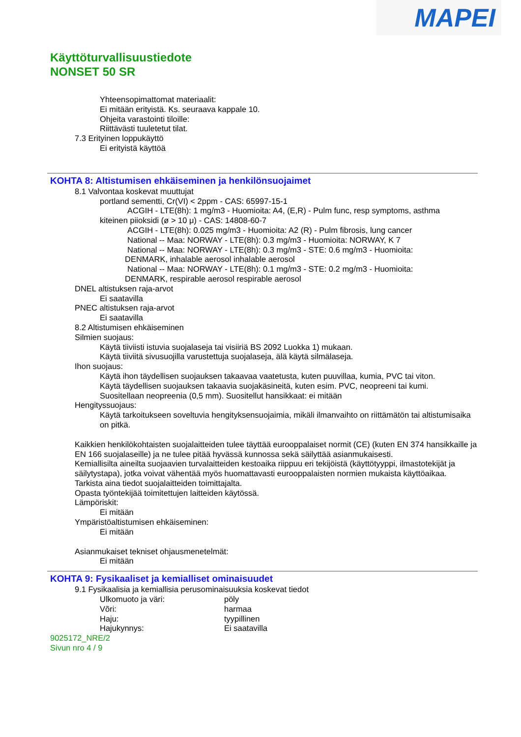MAPEI
Käyttöturvallisuustiedote
NONSET 50 SR
Yhteensopimattomat materiaalit:
Ei mitään erityistä. Ks. seuraava kappale 10.
Ohjeita varastointi tiloille:
Riittävästi tuuletetut tilat.
7.3 Erityinen loppukäyttö
Ei erityistä käyttöä
KOHTA 8: Altistumisen ehkäiseminen ja henkilönsuojaimet
8.1 Valvontaa koskevat muuttujat
portland sementti, Cr(VI) < 2ppm - CAS: 65997-15-1
ACGIH - LTE(8h): 1 mg/m3 - Huomioita: A4, (E,R) - Pulm func, resp symptoms, asthma
kiteinen piioksidi (ø > 10 μ) - CAS: 14808-60-7
ACGIH - LTE(8h): 0.025 mg/m3 - Huomioita: A2 (R) - Pulm fibrosis, lung cancer
National -- Maa: NORWAY - LTE(8h): 0.3 mg/m3 - Huomioita: NORWAY, K 7
National -- Maa: NORWAY - LTE(8h): 0.3 mg/m3 - STE: 0.6 mg/m3 - Huomioita:
DENMARK, inhalable aerosol inhalable aerosol
National -- Maa: NORWAY - LTE(8h): 0.1 mg/m3 - STE: 0.2 mg/m3 - Huomioita:
DENMARK, respirable aerosol respirable aerosol
DNEL altistuksen raja-arvot
Ei saatavilla
PNEC altistuksen raja-arvot
Ei saatavilla
8.2 Altistumisen ehkäiseminen
Silmien suojaus:
Käytä tiiviisti istuvia suojalaseja tai visiiriä BS 2092 Luokka 1) mukaan.
Käytä tiiviitä sivusuojilla varustettuja suojalaseja, älä käytä silmälaseja.
Ihon suojaus:
Käytä ihon täydellisen suojauksen takaavaa vaatetusta, kuten puuvillaa, kumia, PVC tai viton.
Käytä täydellisen suojauksen takaavia suojakäsineitä, kuten esim. PVC, neopreeni tai kumi.
Suositellaan neopreenia (0,5 mm). Suositellut hansikkaat: ei mitään
Hengityssuojaus:
Käytä tarkoitukseen soveltuvia hengityksensuojaimia, mikäli ilmanvaihto on riittämätön tai altistumisaika on pitkä.
Kaikkien henkilökohtaisten suojalaitteiden tulee täyttää eurooppalaiset normit (CE) (kuten EN 374 hansikkaille ja EN 166 suojalaseille) ja ne tulee pitää hyvässä kunnossa sekä säilyttää asianmukaisesti.
Kemiallisilta aineilta suojaavien turvalaitteiden kestoaika riippuu eri tekijöistä (käyttötyyppi, ilmastotekijät ja säilytystapa), jotka voivat vähentää myös huomattavasti eurooppalaisten normien mukaista käyttöaikaa.
Tarkista aina tiedot suojalaitteiden toimittajalta.
Opasta työntekijää toimitettujen laitteiden käytössä.
Lämpöriskit:
Ei mitään
Ympäristöaltistumisen ehkäiseminen:
Ei mitään
Asianmukaiset tekniset ohjausmenetelmät:
Ei mitään
KOHTA 9: Fysikaaliset ja kemialliset ominaisuudet
9.1 Fysikaalisia ja kemiallisia perusominaisuuksia koskevat tiedot
Ulkomuoto ja väri: pöly
Võri: harmaa
Haju: tyypillinen
Hajukynnys: Ei saatavilla
9025172_NRE/2
Sivun nro 4 / 9